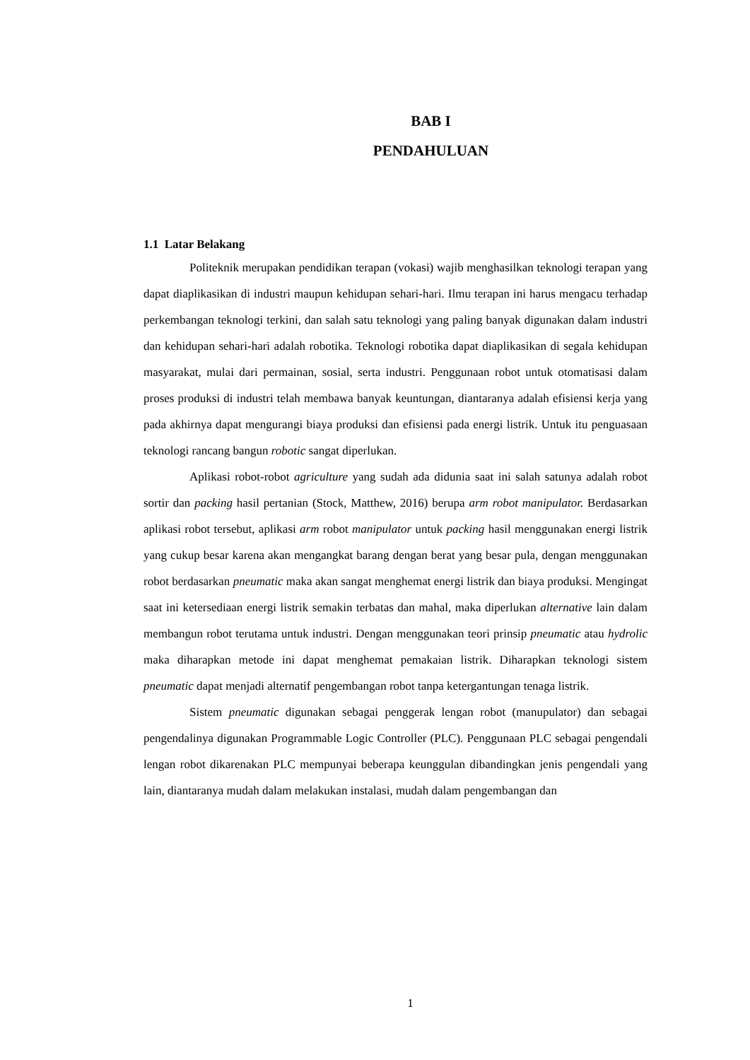BAB I
PENDAHULUAN
1.1 Latar Belakang
Politeknik merupakan pendidikan terapan (vokasi) wajib menghasilkan teknologi terapan yang dapat diaplikasikan di industri maupun kehidupan sehari-hari. Ilmu terapan ini harus mengacu terhadap perkembangan teknologi terkini, dan salah satu teknologi yang paling banyak digunakan dalam industri dan kehidupan sehari-hari adalah robotika. Teknologi robotika dapat diaplikasikan di segala kehidupan masyarakat, mulai dari permainan, sosial, serta industri. Penggunaan robot untuk otomatisasi dalam proses produksi di industri telah membawa banyak keuntungan, diantaranya adalah efisiensi kerja yang pada akhirnya dapat mengurangi biaya produksi dan efisiensi pada energi listrik. Untuk itu penguasaan teknologi rancang bangun robotic sangat diperlukan.
Aplikasi robot-robot agriculture yang sudah ada didunia saat ini salah satunya adalah robot sortir dan packing hasil pertanian (Stock, Matthew, 2016) berupa arm robot manipulator. Berdasarkan aplikasi robot tersebut, aplikasi arm robot manipulator untuk packing hasil menggunakan energi listrik yang cukup besar karena akan mengangkat barang dengan berat yang besar pula, dengan menggunakan robot berdasarkan pneumatic maka akan sangat menghemat energi listrik dan biaya produksi. Mengingat saat ini ketersediaan energi listrik semakin terbatas dan mahal, maka diperlukan alternative lain dalam membangun robot terutama untuk industri. Dengan menggunakan teori prinsip pneumatic atau hydrolic maka diharapkan metode ini dapat menghemat pemakaian listrik. Diharapkan teknologi sistem pneumatic dapat menjadi alternatif pengembangan robot tanpa ketergantungan tenaga listrik.
Sistem pneumatic digunakan sebagai penggerak lengan robot (manupulator) dan sebagai pengendalinya digunakan Programmable Logic Controller (PLC). Penggunaan PLC sebagai pengendali lengan robot dikarenakan PLC mempunyai beberapa keunggulan dibandingkan jenis pengendali yang lain, diantaranya mudah dalam melakukan instalasi, mudah dalam pengembangan dan
1